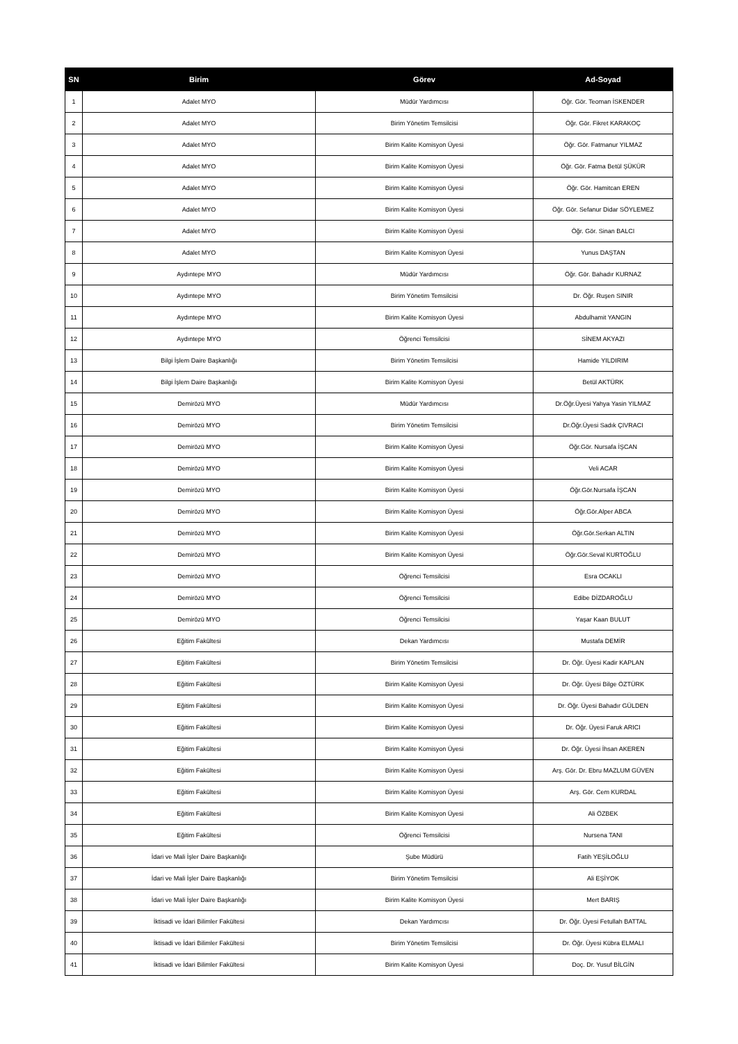| SN | Birim | Görev | Ad-Soyad |
| --- | --- | --- | --- |
| 1 | Adalet MYO | Müdür Yardımcısı | Öğr. Gör. Teoman İSKENDER |
| 2 | Adalet MYO | Birim Yönetim Temsilcisi | Öğr. Gör. Fikret KARAKOÇ |
| 3 | Adalet MYO | Birim Kalite Komisyon Üyesi | Öğr. Gör. Fatmanur YILMAZ |
| 4 | Adalet MYO | Birim Kalite Komisyon Üyesi | Öğr. Gör. Fatma Betül ŞÜKÜR |
| 5 | Adalet MYO | Birim Kalite Komisyon Üyesi | Öğr. Gör. Hamitcan EREN |
| 6 | Adalet MYO | Birim Kalite Komisyon Üyesi | Öğr. Gör. Sefanur Didar SÖYLEMEZ |
| 7 | Adalet MYO | Birim Kalite Komisyon Üyesi | Öğr. Gör. Sinan BALCI |
| 8 | Adalet MYO | Birim Kalite Komisyon Üyesi | Yunus DAŞTAN |
| 9 | Aydıntepe MYO | Müdür Yardımcısı | Öğr. Gör. Bahadır KURNAZ |
| 10 | Aydıntepe MYO | Birim Yönetim Temsilcisi | Dr. Öğr. Ruşen SINIR |
| 11 | Aydıntepe MYO | Birim Kalite Komisyon Üyesi | Abdulhamit YANGIN |
| 12 | Aydıntepe MYO | Öğrenci Temsilcisi | SİNEM AKYAZI |
| 13 | Bilgi İşlem Daire Başkanlığı | Birim Yönetim Temsilcisi | Hamide YILDIRIM |
| 14 | Bilgi İşlem Daire Başkanlığı | Birim Kalite Komisyon Üyesi | Betül AKTÜRK |
| 15 | Demirözü MYO | Müdür Yardımcısı | Dr.Öğr.Üyesi Yahya Yasin YILMAZ |
| 16 | Demirözü MYO | Birim Yönetim Temsilcisi | Dr.Öğr.Üyesi Sadık ÇIVRACI |
| 17 | Demirözü MYO | Birim Kalite Komisyon Üyesi | Öğr.Gör. Nursafa İŞCAN |
| 18 | Demirözü MYO | Birim Kalite Komisyon Üyesi | Veli ACAR |
| 19 | Demirözü MYO | Birim Kalite Komisyon Üyesi | Öğr.Gör.Nursafa İŞCAN |
| 20 | Demirözü MYO | Birim Kalite Komisyon Üyesi | Öğr.Gör.Alper ABCA |
| 21 | Demirözü MYO | Birim Kalite Komisyon Üyesi | Öğr.Gör.Serkan ALTIN |
| 22 | Demirözü MYO | Birim Kalite Komisyon Üyesi | Öğr.Gör.Seval KURTOĞLU |
| 23 | Demirözü MYO | Öğrenci Temsilcisi | Esra OCAKLI |
| 24 | Demirözü MYO | Öğrenci Temsilcisi | Edibe DİZDAROĞLU |
| 25 | Demirözü MYO | Öğrenci Temsilcisi | Yaşar Kaan BULUT |
| 26 | Eğitim Fakültesi | Dekan Yardımcısı | Mustafa DEMİR |
| 27 | Eğitim Fakültesi | Birim Yönetim Temsilcisi | Dr. Öğr. Üyesi Kadir KAPLAN |
| 28 | Eğitim Fakültesi | Birim Kalite Komisyon Üyesi | Dr. Öğr. Üyesi Bilge ÖZTÜRK |
| 29 | Eğitim Fakültesi | Birim Kalite Komisyon Üyesi | Dr. Öğr. Üyesi Bahadır GÜLDEN |
| 30 | Eğitim Fakültesi | Birim Kalite Komisyon Üyesi | Dr. Öğr. Üyesi Faruk ARICI |
| 31 | Eğitim Fakültesi | Birim Kalite Komisyon Üyesi | Dr. Öğr. Üyesi İhsan AKEREN |
| 32 | Eğitim Fakültesi | Birim Kalite Komisyon Üyesi | Arş. Gör. Dr. Ebru MAZLUM GÜVEN |
| 33 | Eğitim Fakültesi | Birim Kalite Komisyon Üyesi | Arş. Gör. Cem KURDAL |
| 34 | Eğitim Fakültesi | Birim Kalite Komisyon Üyesi | Ali ÖZBEK |
| 35 | Eğitim Fakültesi | Öğrenci Temsilcisi | Nursena TANI |
| 36 | İdari ve Mali İşler Daire Başkanlığı | Şube Müdürü | Fatih YEŞİLOĞLU |
| 37 | İdari ve Mali İşler Daire Başkanlığı | Birim Yönetim Temsilcisi | Ali EŞİYOK |
| 38 | İdari ve Mali İşler Daire Başkanlığı | Birim Kalite Komisyon Üyesi | Mert BARIŞ |
| 39 | İktisadi ve İdari Bilimler Fakültesi | Dekan Yardımcısı | Dr. Öğr. Üyesi Fetullah BATTAL |
| 40 | İktisadi ve İdari Bilimler Fakültesi | Birim Yönetim Temsilcisi | Dr. Öğr. Üyesi Kübra ELMALI |
| 41 | İktisadi ve İdari Bilimler Fakültesi | Birim Kalite Komisyon Üyesi | Doç. Dr. Yusuf BİLGİN |